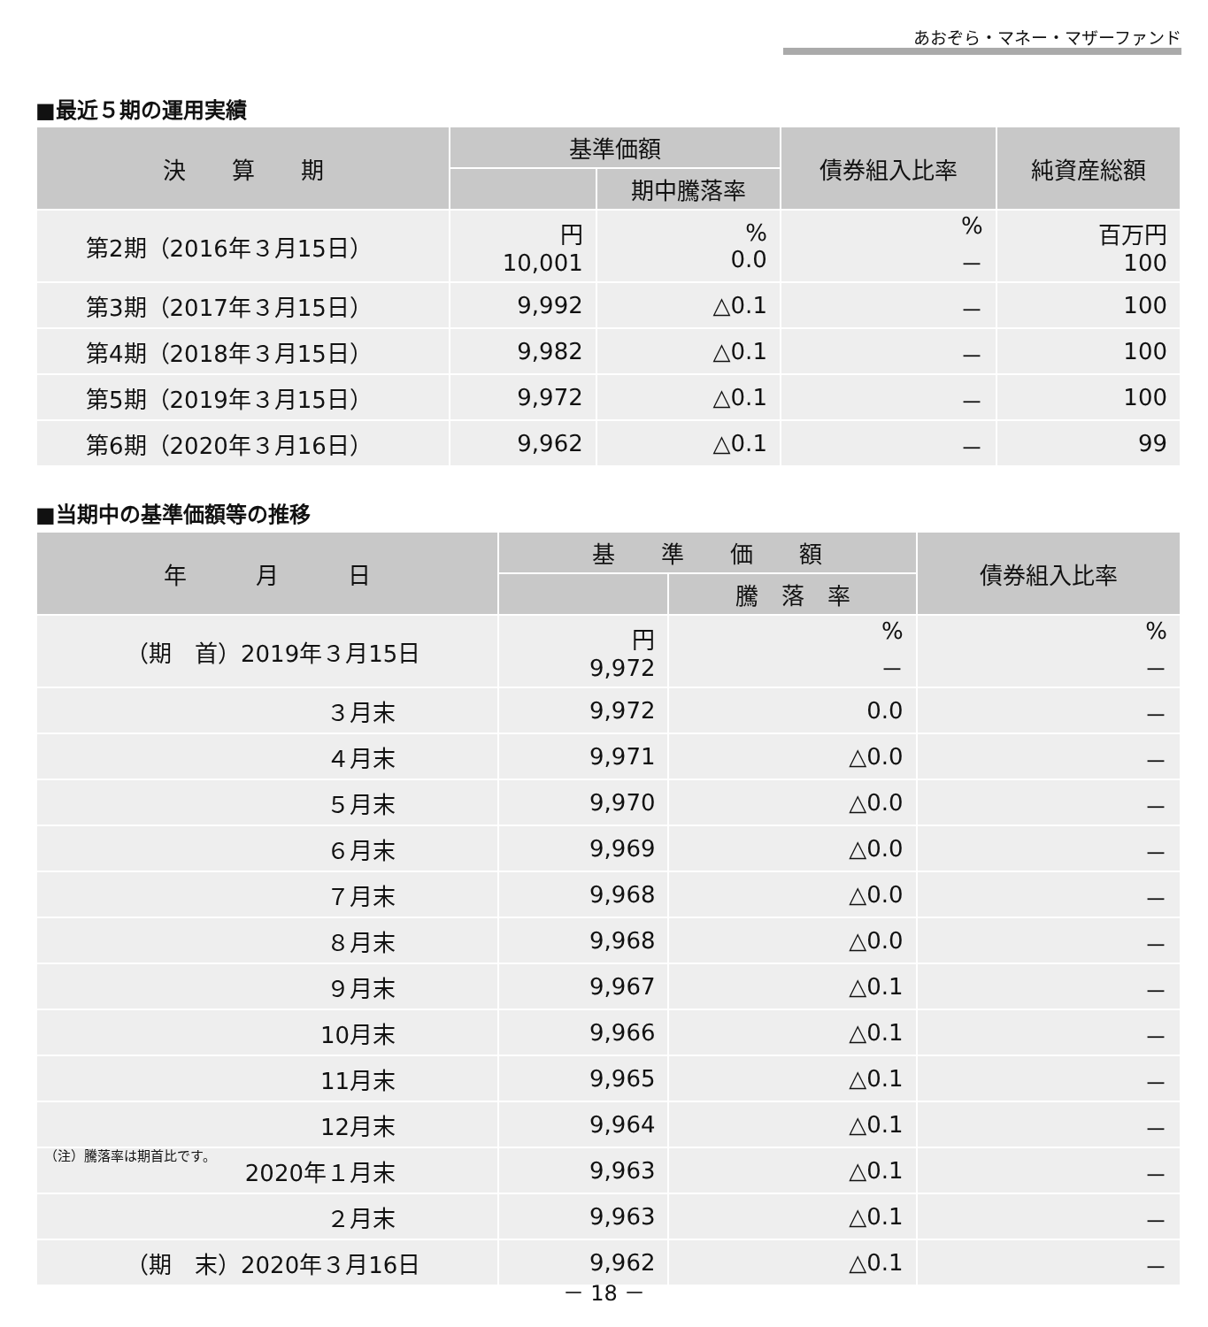あおぞら・マネー・マザーファンド
■最近５期の運用実績
| 決 算 期 | 基準価額 | | 債券組入比率 | 純資産総額 |
| --- | --- | --- | --- | --- |
| | | 期中騰落率 | | |
| 第2期（2016年３月15日） | 円 10,001 | % 0.0 | % － | 百万円 100 |
| 第3期（2017年３月15日） | 9,992 | △0.1 | － | 100 |
| 第4期（2018年３月15日） | 9,982 | △0.1 | － | 100 |
| 第5期（2019年３月15日） | 9,972 | △0.1 | － | 100 |
| 第6期（2020年３月16日） | 9,962 | △0.1 | － | 99 |
■当期中の基準価額等の推移
| 年 月 日 | 基 準 価 額 | | 債券組入比率 |
| --- | --- | --- | --- |
| | | 騰 落 率 | |
| （期 首）2019年３月15日 | 円 9,972 | % － | % － |
| ３月末 | 9,972 | 0.0 | － |
| ４月末 | 9,971 | △0.0 | － |
| ５月末 | 9,970 | △0.0 | － |
| ６月末 | 9,969 | △0.0 | － |
| ７月末 | 9,968 | △0.0 | － |
| ８月末 | 9,968 | △0.0 | － |
| ９月末 | 9,967 | △0.1 | － |
| 10月末 | 9,966 | △0.1 | － |
| 11月末 | 9,965 | △0.1 | － |
| 12月末 | 9,964 | △0.1 | － |
| 2020年１月末 | 9,963 | △0.1 | － |
| ２月末 | 9,963 | △0.1 | － |
| （期 末）2020年３月16日 | 9,962 | △0.1 | － |
（注）騰落率は期首比です。
－ 18 －